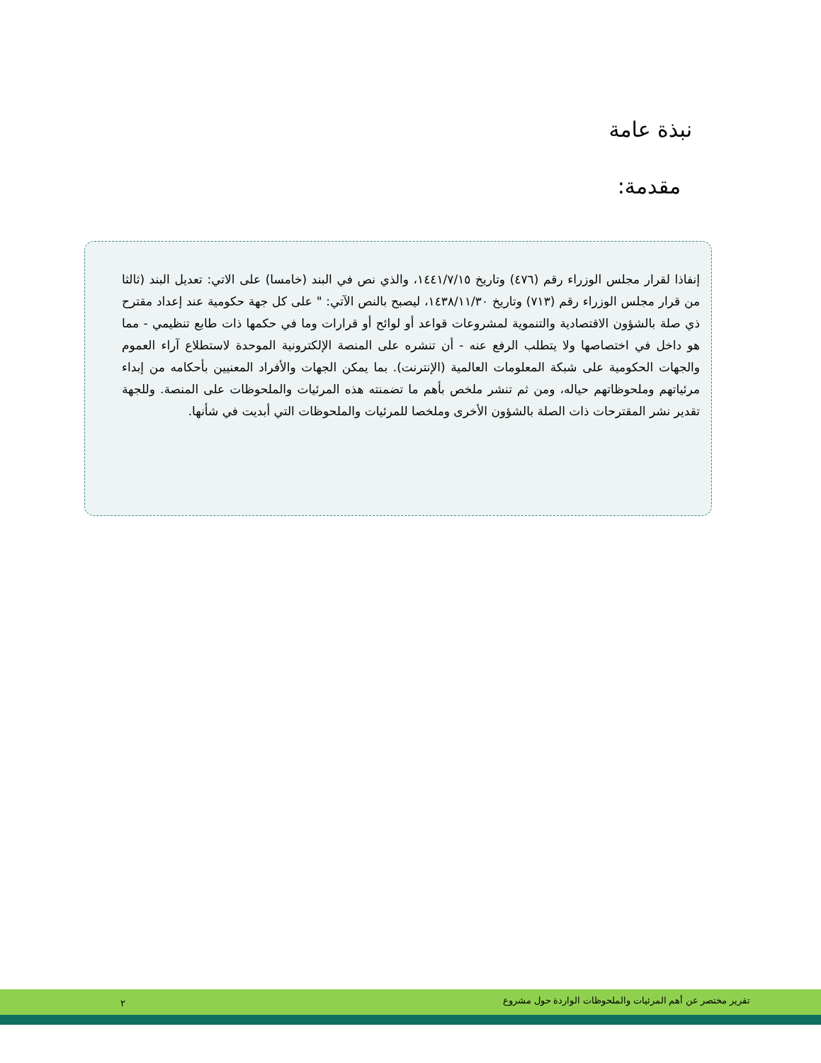نبذة عامة
مقدمة:
إنفاذا لقرار مجلس الوزراء رقم (٤٧٦) وتاريخ ١٤٤١/٧/١٥، والذي نص في البند (خامسا) على الاتي: تعديل البند (ثالثا من قرار مجلس الوزراء رقم (٧١٣) وتاريخ ١٤٣٨/١١/٣٠، ليصبح بالنص الآتي: " على كل جهة حكومية عند إعداد مقترح ذي صلة بالشؤون الاقتصادية والتنموية لمشروعات قواعد أو لوائح أو قرارات وما في حكمها ذات طابع تنظيمي - مما هو داخل في اختصاصها ولا يتطلب الرفع عنه - أن تنشره على المنصة الإلكترونية الموحدة لاستطلاع آراء العموم والجهات الحكومية على شبكة المعلومات العالمية (الإنترنت). بما يمكن الجهات والأفراد المعنيين بأحكامه من إبداء مرئياتهم وملحوظاتهم حياله، ومن ثم تنشر ملخص بأهم ما تضمنته هذه المرئيات والملحوظات على المنصة. وللجهة تقدير نشر المقترحات ذات الصلة بالشؤون الأخرى وملخصا للمرئيات والملحوظات التي أبديت في شأنها.
تقرير مختصر عن أهم المرئيات والملحوظات الواردة حول مشروع ٢